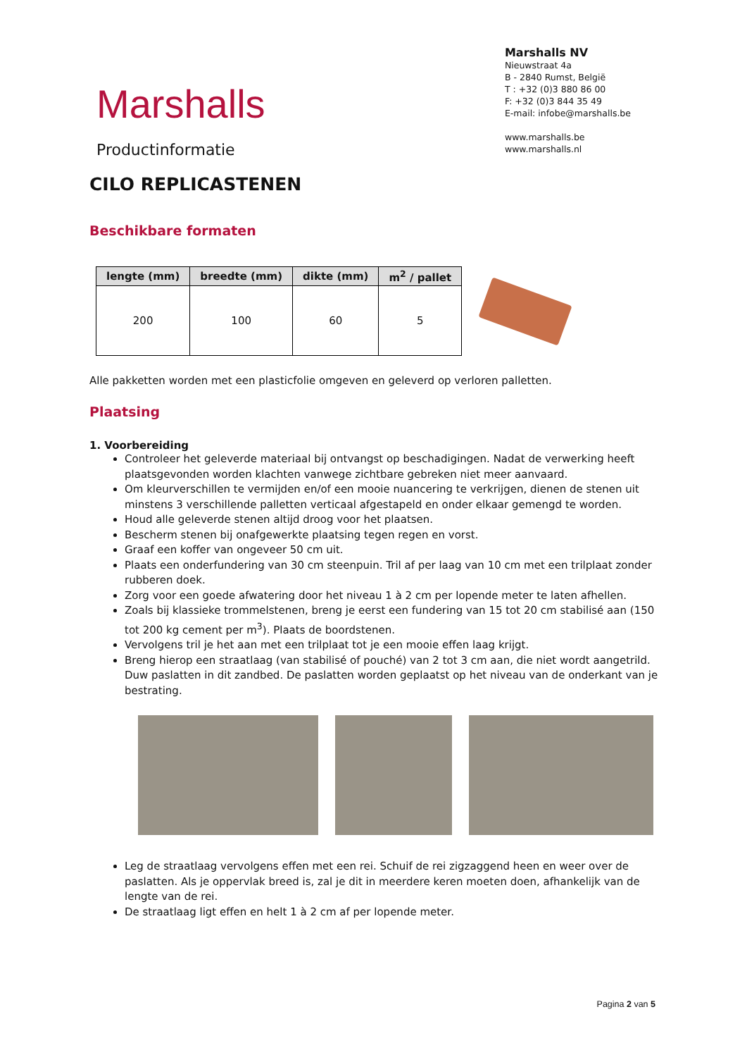Marshalls
Productinformatie
Marshalls NV
Nieuwstraat 4a
B - 2840 Rumst, België
T : +32 (0)3 880 86 00
F: +32 (0)3 844 35 49
E-mail: infobe@marshalls.be
www.marshalls.be
www.marshalls.nl
CILO REPLICASTENEN
Beschikbare formaten
| lengte (mm) | breedte (mm) | dikte (mm) | m<sup>2</sup> / pallet |
| --- | --- | --- | --- |
| 200 | 100 | 60 | 5 |
Alle pakketten worden met een plasticfolie omgeven en geleverd op verloren palletten.
Plaatsing
1. Voorbereiding
Controleer het geleverde materiaal bij ontvangst op beschadigingen. Nadat de verwerking heeft plaatsgevonden worden klachten vanwege zichtbare gebreken niet meer aanvaard.
Om kleurverschillen te vermijden en/of een mooie nuancering te verkrijgen, dienen de stenen uit minstens 3 verschillende palletten verticaal afgestapeld en onder elkaar gemengd te worden.
Houd alle geleverde stenen altijd droog voor het plaatsen.
Bescherm stenen bij onafgewerkte plaatsing tegen regen en vorst.
Graaf een koffer van ongeveer 50 cm uit.
Plaats een onderfundering van 30 cm steenpuin. Tril af per laag van 10 cm met een trilplaat zonder rubberen doek.
Zorg voor een goede afwatering door het niveau 1 à 2 cm per lopende meter te laten afhellen.
Zoals bij klassieke trommelstenen, breng je eerst een fundering van 15 tot 20 cm stabilisé aan (150 tot 200 kg cement per m<sup>3</sup>). Plaats de boordstenen.
Vervolgens tril je het aan met een trilplaat tot je een mooie effen laag krijgt.
Breng hierop een straatlaag (van stabilisé of pouché) van 2 tot 3 cm aan, die niet wordt aangetrild. Duw paslatten in dit zandbed. De paslatten worden geplaatst op het niveau van de onderkant van je bestrating.
Leg de straatlaag vervolgens effen met een rei. Schuif de rei zigzaggend heen en weer over de paslatten. Als je oppervlak breed is, zal je dit in meerdere keren moeten doen, afhankelijk van de lengte van de rei.
De straatlaag ligt effen en helt 1 à 2 cm af per lopende meter.
Pagina 2 van 5